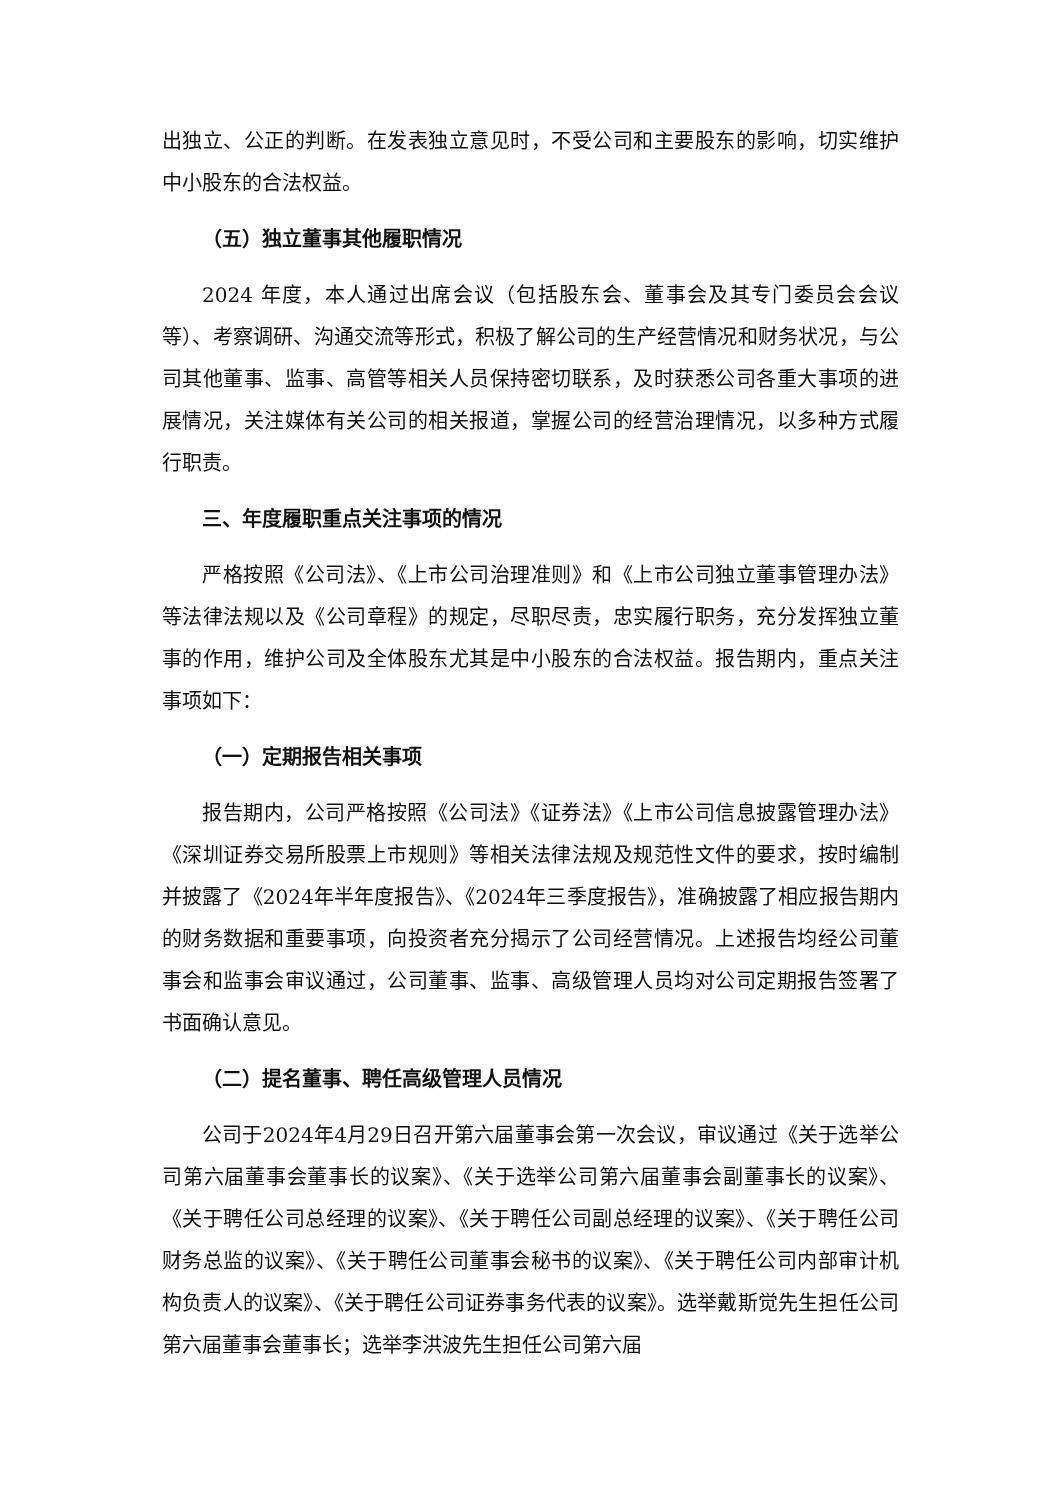出独立、公正的判断。在发表独立意见时，不受公司和主要股东的影响，切实维护中小股东的合法权益。
（五）独立董事其他履职情况
2024 年度，本人通过出席会议（包括股东会、董事会及其专门委员会会议等）、考察调研、沟通交流等形式，积极了解公司的生产经营情况和财务状况，与公司其他董事、监事、高管等相关人员保持密切联系，及时获悉公司各重大事项的进展情况，关注媒体有关公司的相关报道，掌握公司的经营治理情况，以多种方式履行职责。
三、年度履职重点关注事项的情况
严格按照《公司法》、《上市公司治理准则》和《上市公司独立董事管理办法》等法律法规以及《公司章程》的规定，尽职尽责，忠实履行职务，充分发挥独立董事的作用，维护公司及全体股东尤其是中小股东的合法权益。报告期内，重点关注事项如下：
（一）定期报告相关事项
报告期内，公司严格按照《公司法》《证券法》《上市公司信息披露管理办法》《深圳证券交易所股票上市规则》等相关法律法规及规范性文件的要求，按时编制并披露了《2024年半年度报告》、《2024年三季度报告》，准确披露了相应报告期内的财务数据和重要事项，向投资者充分揭示了公司经营情况。上述报告均经公司董事会和监事会审议通过，公司董事、监事、高级管理人员均对公司定期报告签署了书面确认意见。
（二）提名董事、聘任高级管理人员情况
公司于2024年4月29日召开第六届董事会第一次会议，审议通过《关于选举公司第六届董事会董事长的议案》、《关于选举公司第六届董事会副董事长的议案》、《关于聘任公司总经理的议案》、《关于聘任公司副总经理的议案》、《关于聘任公司财务总监的议案》、《关于聘任公司董事会秘书的议案》、《关于聘任公司内部审计机构负责人的议案》、《关于聘任公司证券事务代表的议案》。选举戴斯觉先生担任公司第六届董事会董事长；选举李洪波先生担任公司第六届